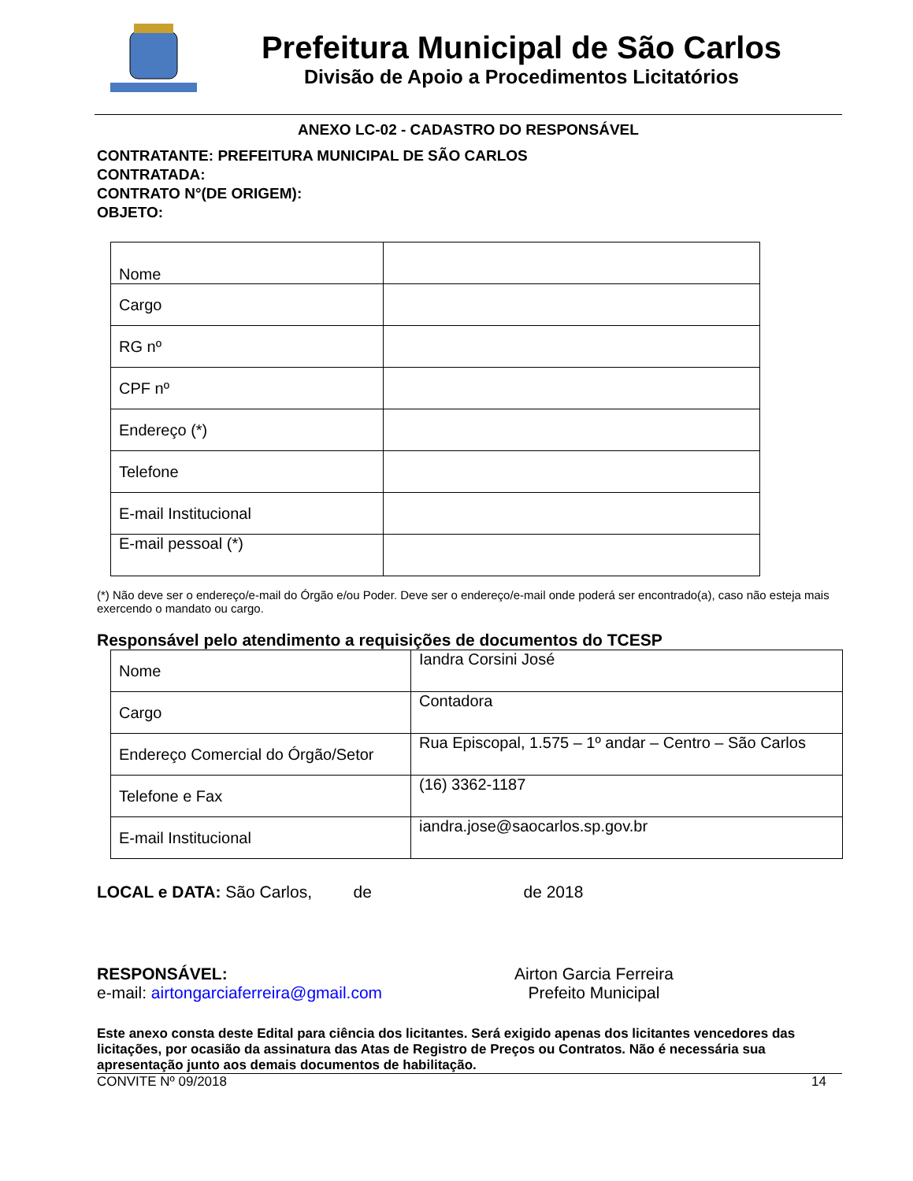Prefeitura Municipal de São Carlos
Divisão de Apoio a Procedimentos Licitatórios
ANEXO LC-02 - CADASTRO DO RESPONSÁVEL
CONTRATANTE: PREFEITURA MUNICIPAL DE SÃO CARLOS
CONTRATADA:
CONTRATO N°(DE ORIGEM):
OBJETO:
| Nome | |
| Cargo | |
| RG nº | |
| CPF nº | |
| Endereço (*) | |
| Telefone | |
| E-mail Institucional | |
| E-mail pessoal (*) | |
(*) Não deve ser o endereço/e-mail do Órgão e/ou Poder. Deve ser o endereço/e-mail onde poderá ser encontrado(a), caso não esteja mais exercendo o mandato ou cargo.
Responsável pelo atendimento a requisições de documentos do TCESP
| Nome | Iandra Corsini José |
| Cargo | Contadora |
| Endereço Comercial do Órgão/Setor | Rua Episcopal, 1.575 – 1º andar – Centro – São Carlos |
| Telefone e Fax | (16) 3362-1187 |
| E-mail Institucional | iandra.jose@saocarlos.sp.gov.br |
LOCAL e DATA: São Carlos, de de 2018
RESPONSÁVEL:
e-mail: airtongarciaferreira@gmail.com
Airton Garcia Ferreira
Prefeito Municipal
Este anexo consta deste Edital para ciência dos licitantes. Será exigido apenas dos licitantes vencedores das licitações, por ocasião da assinatura das Atas de Registro de Preços ou Contratos. Não é necessária sua apresentação junto aos demais documentos de habilitação.
CONVITE Nº 09/2018 14